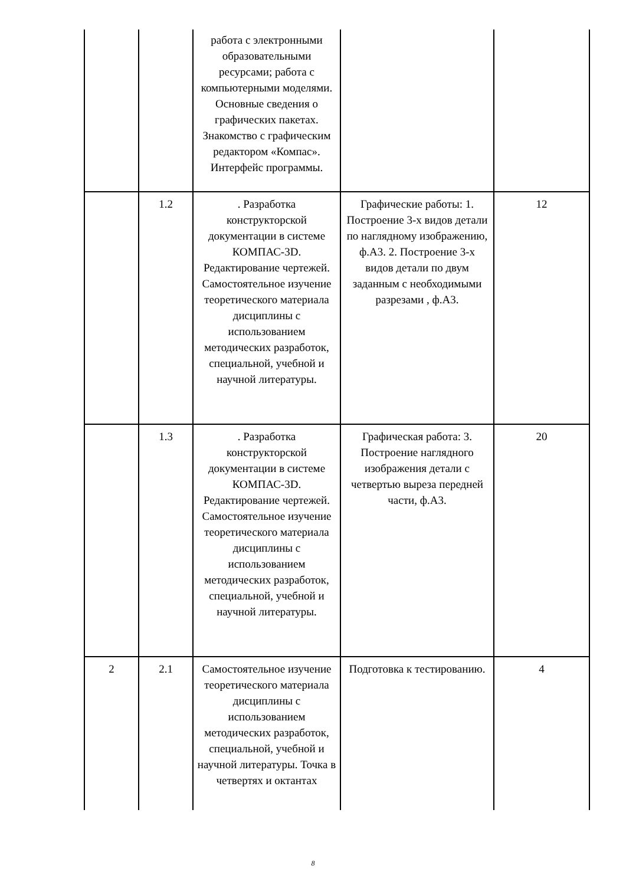| | | работа с электронными образовательными ресурсами; работа с компьютерными моделями. Основные сведения о графических пакетах. Знакомство с графическим редактором «Компас». Интерфейс программы. | | |
| | 1.2 | . Разработка конструкторской документации в системе КОМПАС-3D. Редактирование чертежей. Самостоятельное изучение теоретического материала дисциплины с использованием методических разработок, специальной, учебной и научной литературы. | Графические работы: 1. Построение 3-х видов детали по наглядному изображению, ф.А3. 2. Построение 3-х видов детали по двум заданным с необходимыми разрезами , ф.А3. | 12 |
| | 1.3 | . Разработка конструкторской документации в системе КОМПАС-3D. Редактирование чертежей. Самостоятельное изучение теоретического материала дисциплины с использованием методических разработок, специальной, учебной и научной литературы. | Графическая работа: 3. Построение наглядного изображения детали с четвертью выреза передней части, ф.А3. | 20 |
| 2 | 2.1 | Самостоятельное изучение теоретического материала дисциплины с использованием методических разработок, специальной, учебной и научной литературы. Точка в четвертях и октантах | Подготовка к тестированию. | 4 |
8